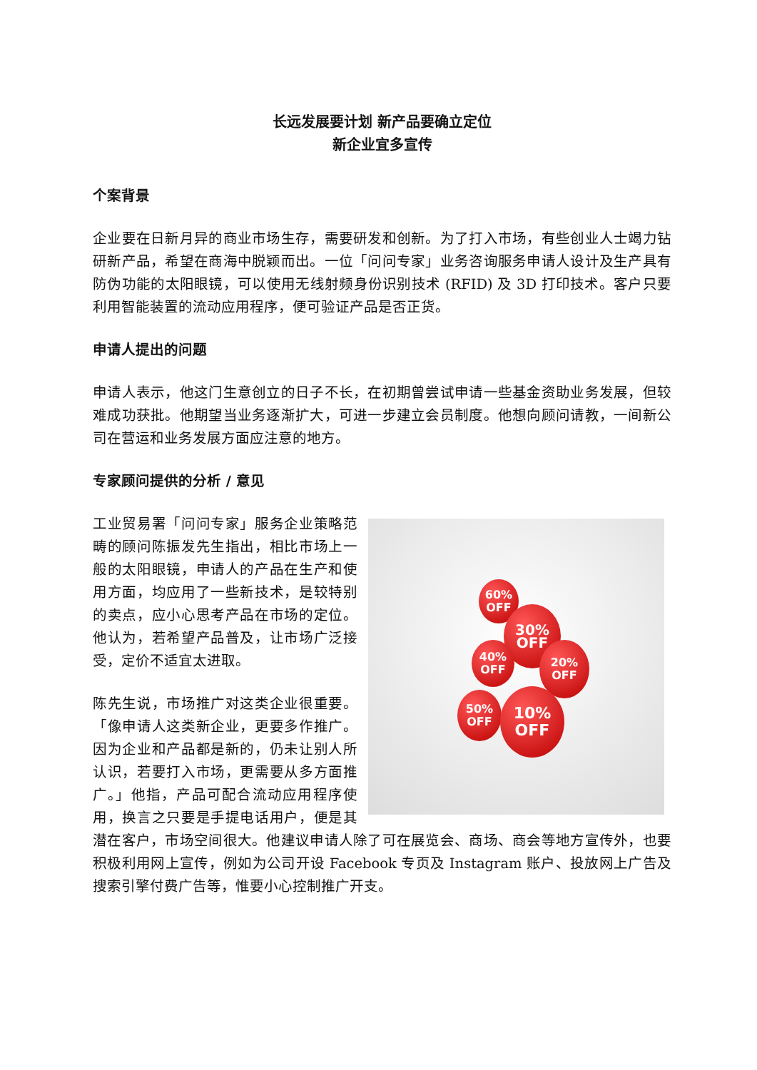长远发展要计划 新产品要确立定位
新企业宜多宣传
个案背景
企业要在日新月异的商业市场生存，需要研发和创新。为了打入市场，有些创业人士竭力钻研新产品，希望在商海中脱颖而出。一位「问问专家」业务咨询服务申请人设计及生产具有防伪功能的太阳眼镜，可以使用无线射频身份识别技术 (RFID) 及 3D 打印技术。客户只要利用智能装置的流动应用程序，便可验证产品是否正货。
申请人提出的问题
申请人表示，他这门生意创立的日子不长，在初期曾尝试申请一些基金资助业务发展，但较难成功获批。他期望当业务逐渐扩大，可进一步建立会员制度。他想向顾问请教，一间新公司在营运和业务发展方面应注意的地方。
专家顾问提供的分析 / 意见
60%
OFF
30%
OFF
40%
OFF
20%
OFF
50%
OFF
10%
OFF
工业贸易署「问问专家」服务企业策略范畴的顾问陈振发先生指出，相比市场上一般的太阳眼镜，申请人的产品在生产和使用方面，均应用了一些新技术，是较特别的卖点，应小心思考产品在市场的定位。他认为，若希望产品普及，让市场广泛接受，定价不适宜太进取。
陈先生说，市场推广对这类企业很重要。「像申请人这类新企业，更要多作推广。因为企业和产品都是新的，仍未让别人所认识，若要打入市场，更需要从多方面推广。」他指，产品可配合流动应用程序使用，换言之只要是手提电话用户，便是其潜在客户，市场空间很大。他建议申请人除了可在展览会、商场、商会等地方宣传外，也要积极利用网上宣传，例如为公司开设 Facebook 专页及 Instagram 账户、投放网上广告及搜索引擎付费广告等，惟要小心控制推广开支。